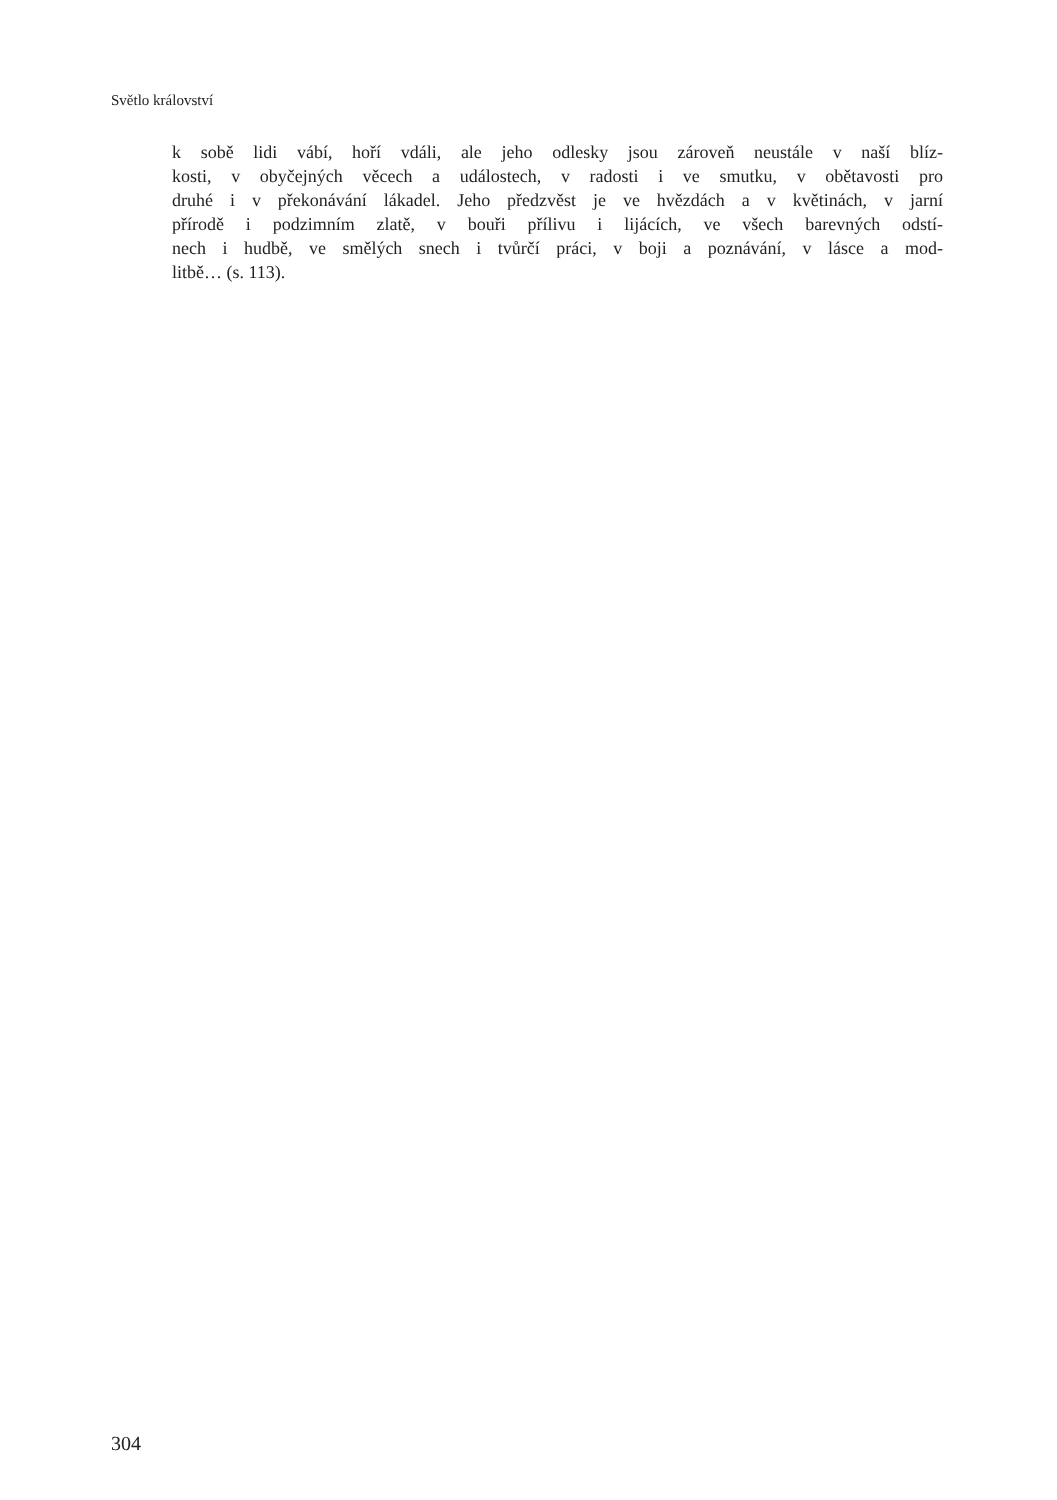Světlo království
k sobě lidi vábí, hoří vdáli, ale jeho odlesky jsou zároveň neustále v naší blíz-
kosti, v obyčejných věcech a událostech, v radosti i ve smutku, v obětavosti pro
druhé i v překonávání lákadel. Jeho předzvěst je ve hvězdách a v květinách, v jarní
přírodě i podzimním zlatě, v bouři přílivu i lijácích, ve všech barevných odstí-
nech i hudbě, ve smělých snech i tvůrčí práci, v boji a poznávání, v lásce a mod-
litbě… (s. 113).
304